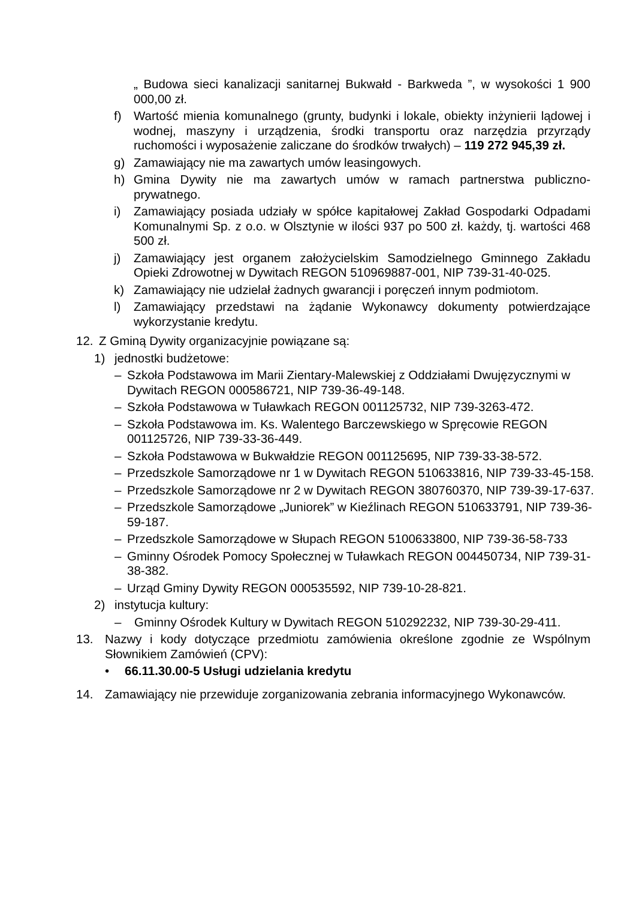„ Budowa sieci kanalizacji sanitarnej Bukwałd - Barkweda ”, w wysokości 1 900 000,00 zł.
f) Wartość mienia komunalnego (grunty, budynki i lokale, obiekty inżynierii lądowej i wodnej, maszyny i urządzenia, środki transportu oraz narzędzia przyrządy ruchomości i wyposażenie zaliczane do środków trwałych) – 119 272 945,39 zł.
g) Zamawiający nie ma zawartych umów leasingowych.
h) Gmina Dywity nie ma zawartych umów w ramach partnerstwa publiczno-prywatnego.
i) Zamawiający posiada udziały w spółce kapitałowej Zakład Gospodarki Odpadami Komunalnymi Sp. z o.o. w Olsztynie w ilości 937 po 500 zł. każdy, tj. wartości 468 500 zł.
j) Zamawiający jest organem założycielskim Samodzielnego Gminnego Zakładu Opieki Zdrowotnej w Dywitach REGON 510969887-001, NIP 739-31-40-025.
k) Zamawiający nie udzielał żadnych gwarancji i poręczeń innym podmiotom.
l) Zamawiający przedstawi na żądanie Wykonawcy dokumenty potwierdzające wykorzystanie kredytu.
12. Z Gminą Dywity organizacyjnie powiązane są:
1) jednostki budżetowe:
– Szkoła Podstawowa im Marii Zientary-Malewskiej z Oddziałami Dwujęzycznymi w Dywitach REGON 000586721, NIP 739-36-49-148.
– Szkoła Podstawowa w Tuławkach REGON 001125732, NIP 739-3263-472.
– Szkoła Podstawowa im. Ks. Walentego Barczewskiego w Spręcowie REGON 001125726, NIP 739-33-36-449.
– Szkoła Podstawowa w Bukwałdzie REGON 001125695, NIP 739-33-38-572.
– Przedszkole Samorządowe nr 1 w Dywitach REGON 510633816, NIP 739-33-45-158.
– Przedszkole Samorządowe nr 2 w Dywitach REGON 380760370, NIP 739-39-17-637.
– Przedszkole Samorządowe „Juniorek” w Kieźlinach REGON 510633791, NIP 739-36-59-187.
– Przedszkole Samorządowe w Słupach REGON 5100633800, NIP 739-36-58-733
– Gminny Ośrodek Pomocy Społecznej w Tuławkach REGON 004450734, NIP 739-31-38-382.
– Urząd Gminy Dywity REGON 000535592, NIP 739-10-28-821.
2) instytucja kultury:
– Gminny Ośrodek Kultury w Dywitach REGON 510292232, NIP 739-30-29-411.
13. Nazwy i kody dotyczące przedmiotu zamówienia określone zgodnie ze Wspólnym Słownikiem Zamówień (CPV):
• 66.11.30.00-5 Usługi udzielania kredytu
14. Zamawiający nie przewiduje zorganizowania zebrania informacyjnego Wykonawców.